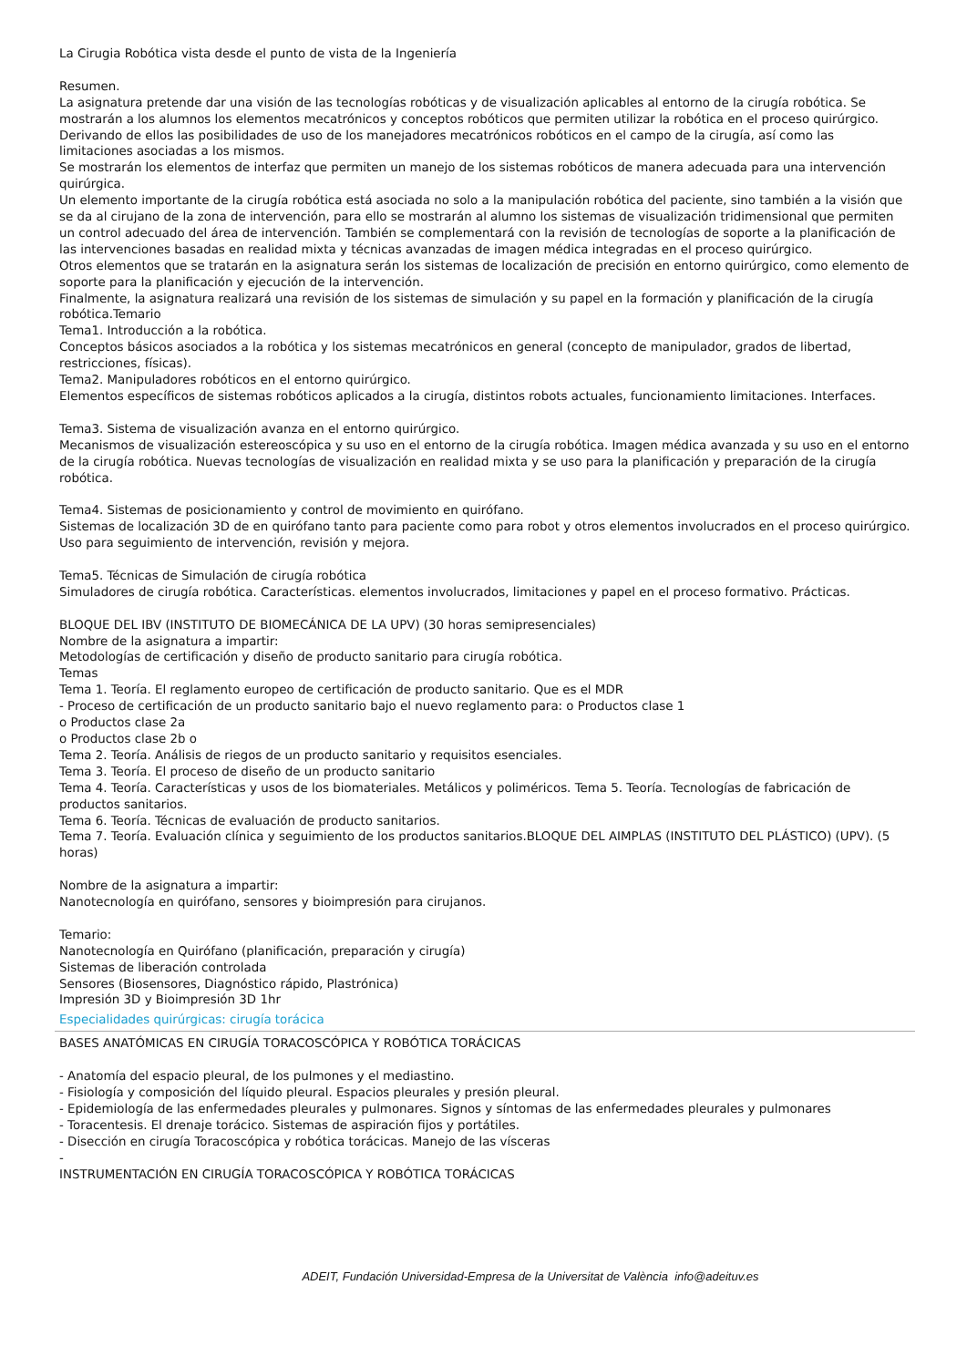La Cirugia Robótica vista desde el punto de vista de la Ingeniería
Resumen.
La asignatura pretende dar una visión de las tecnologías robóticas y de visualización aplicables al entorno de la cirugía robótica. Se mostrarán a los alumnos los elementos mecatrónicos y conceptos robóticos que permiten utilizar la robótica en el proceso quirúrgico. Derivando de ellos las posibilidades de uso de los manejadores mecatrónicos robóticos en el campo de la cirugía, así como las limitaciones asociadas a los mismos.
Se mostrarán los elementos de interfaz que permiten un manejo de los sistemas robóticos de manera adecuada para una intervención quirúrgica.
Un elemento importante de la cirugía robótica está asociada no solo a la manipulación robótica del paciente, sino también a la visión que se da al cirujano de la zona de intervención, para ello se mostrarán al alumno los sistemas de visualización tridimensional que permiten un control adecuado del área de intervención. También se complementará con la revisión de tecnologías de soporte a la planificación de las intervenciones basadas en realidad mixta y técnicas avanzadas de imagen médica integradas en el proceso quirúrgico.
Otros elementos que se tratarán en la asignatura serán los sistemas de localización de precisión en entorno quirúrgico, como elemento de soporte para la planificación y ejecución de la intervención.
Finalmente, la asignatura realizará una revisión de los sistemas de simulación y su papel en la formación y planificación de la cirugía robótica.Temario
Tema1. Introducción a la robótica.
Conceptos básicos asociados a la robótica y los sistemas mecatrónicos en general (concepto de manipulador, grados de libertad, restricciones, físicas).
Tema2. Manipuladores robóticos en el entorno quirúrgico.
Elementos específicos de sistemas robóticos aplicados a la cirugía, distintos robots actuales, funcionamiento limitaciones. Interfaces.
Tema3. Sistema de visualización avanza en el entorno quirúrgico.
Mecanismos de visualización estereoscópica y su uso en el entorno de la cirugía robótica. Imagen médica avanzada y su uso en el entorno de la cirugía robótica. Nuevas tecnologías de visualización en realidad mixta y se uso para la planificación y preparación de la cirugía robótica.
Tema4. Sistemas de posicionamiento y control de movimiento en quirófano.
Sistemas de localización 3D de en quirófano tanto para paciente como para robot y otros elementos involucrados en el proceso quirúrgico. Uso para seguimiento de intervención, revisión y mejora.
Tema5. Técnicas de Simulación de cirugía robótica
Simuladores de cirugía robótica. Características. elementos involucrados, limitaciones y papel en el proceso formativo. Prácticas.
BLOQUE DEL IBV (INSTITUTO DE BIOMECÁNICA DE LA UPV) (30 horas semipresenciales)
Nombre de la asignatura a impartir:
Metodologías de certificación y diseño de producto sanitario para cirugía robótica.
Temas
Tema 1. Teoría. El reglamento europeo de certificación de producto sanitario. Que es el MDR
- Proceso de certificación de un producto sanitario bajo el nuevo reglamento para: o Productos clase 1
o Productos clase 2a
o Productos clase 2b o
Tema 2. Teoría. Análisis de riegos de un producto sanitario y requisitos esenciales.
Tema 3. Teoría. El proceso de diseño de un producto sanitario
Tema 4. Teoría. Características y usos de los biomateriales. Metálicos y poliméricos. Tema 5. Teoría. Tecnologías de fabricación de productos sanitarios.
Tema 6. Teoría. Técnicas de evaluación de producto sanitarios.
Tema 7. Teoría. Evaluación clínica y seguimiento de los productos sanitarios.BLOQUE DEL AIMPLAS (INSTITUTO DEL PLÁSTICO) (UPV). (5 horas)
Nombre de la asignatura a impartir:
Nanotecnología en quirófano, sensores y bioimpresión para cirujanos.
Temario:
Nanotecnología en Quirófano (planificación, preparación y cirugía)
Sistemas de liberación controlada
Sensores (Biosensores, Diagnóstico rápido, Plastrónica)
Impresión 3D y Bioimpresión 3D 1hr
Especialidades quirúrgicas: cirugía torácica
BASES ANATÓMICAS EN CIRUGÍA TORACOSCÓPICA Y ROBÓTICA TORÁCICAS
- Anatomía del espacio pleural, de los pulmones y el mediastino.
- Fisiología y composición del líquido pleural. Espacios pleurales y presión pleural.
- Epidemiología de las enfermedades pleurales y pulmonares. Signos y síntomas de las enfermedades pleurales y pulmonares
- Toracentesis. El drenaje torácico. Sistemas de aspiración fijos y portátiles.
- Disección en cirugía Toracoscópica y robótica torácicas. Manejo de las vísceras
-
INSTRUMENTACIÓN EN CIRUGÍA TORACOSCÓPICA Y ROBÓTICA TORÁCICAS
ADEIT, Fundación Universidad-Empresa de la Universitat de València info@adeituv.es